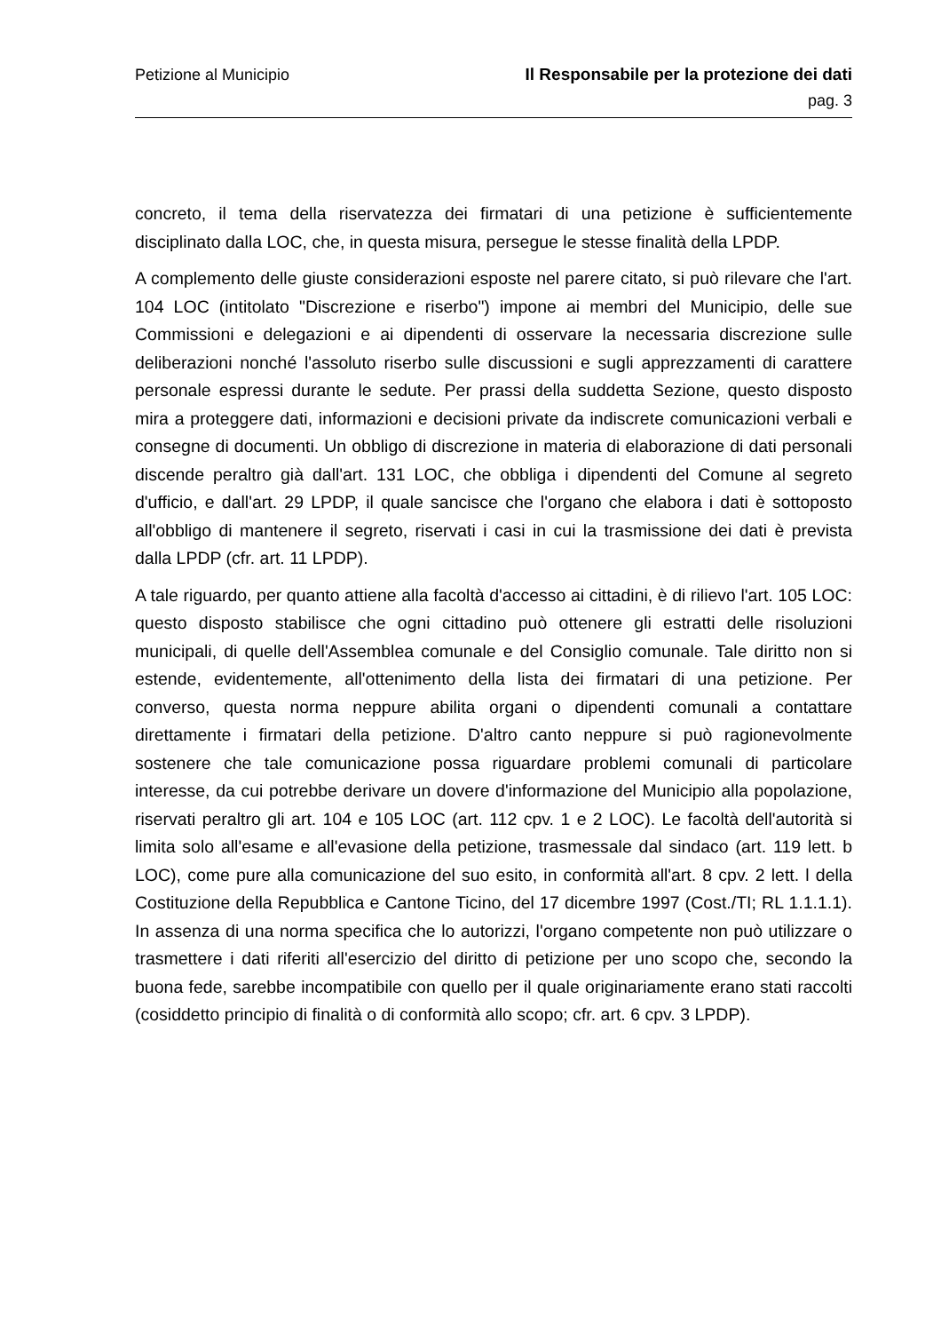Petizione al Municipio Il Responsabile per la protezione dei dati
pag. 3
concreto, il tema della riservatezza dei firmatari di una petizione è sufficientemente disciplinato dalla LOC, che, in questa misura, persegue le stesse finalità della LPDP.
A complemento delle giuste considerazioni esposte nel parere citato, si può rilevare che l'art. 104 LOC (intitolato "Discrezione e riserbo") impone ai membri del Municipio, delle sue Commissioni e delegazioni e ai dipendenti di osservare la necessaria discrezione sulle deliberazioni nonché l'assoluto riserbo sulle discussioni e sugli apprezzamenti di carattere personale espressi durante le sedute. Per prassi della suddetta Sezione, questo disposto mira a proteggere dati, informazioni e decisioni private da indiscrete comunicazioni verbali e consegne di documenti. Un obbligo di discrezione in materia di elaborazione di dati personali discende peraltro già dall'art. 131 LOC, che obbliga i dipendenti del Comune al segreto d'ufficio, e dall'art. 29 LPDP, il quale sancisce che l'organo che elabora i dati è sottoposto all'obbligo di mantenere il segreto, riservati i casi in cui la trasmissione dei dati è prevista dalla LPDP (cfr. art. 11 LPDP).
A tale riguardo, per quanto attiene alla facoltà d'accesso ai cittadini, è di rilievo l'art. 105 LOC: questo disposto stabilisce che ogni cittadino può ottenere gli estratti delle risoluzioni municipali, di quelle dell'Assemblea comunale e del Consiglio comunale. Tale diritto non si estende, evidentemente, all'ottenimento della lista dei firmatari di una petizione. Per converso, questa norma neppure abilita organi o dipendenti comunali a contattare direttamente i firmatari della petizione. D'altro canto neppure si può ragionevolmente sostenere che tale comunicazione possa riguardare problemi comunali di particolare interesse, da cui potrebbe derivare un dovere d'informazione del Municipio alla popolazione, riservati peraltro gli art. 104 e 105 LOC (art. 112 cpv. 1 e 2 LOC). Le facoltà dell'autorità si limita solo all'esame e all'evasione della petizione, trasmessale dal sindaco (art. 119 lett. b LOC), come pure alla comunicazione del suo esito, in conformità all'art. 8 cpv. 2 lett. l della Costituzione della Repubblica e Cantone Ticino, del 17 dicembre 1997 (Cost./TI; RL 1.1.1.1). In assenza di una norma specifica che lo autorizzi, l'organo competente non può utilizzare o trasmettere i dati riferiti all'esercizio del diritto di petizione per uno scopo che, secondo la buona fede, sarebbe incompatibile con quello per il quale originariamente erano stati raccolti (cosiddetto principio di finalità o di conformità allo scopo; cfr. art. 6 cpv. 3 LPDP).